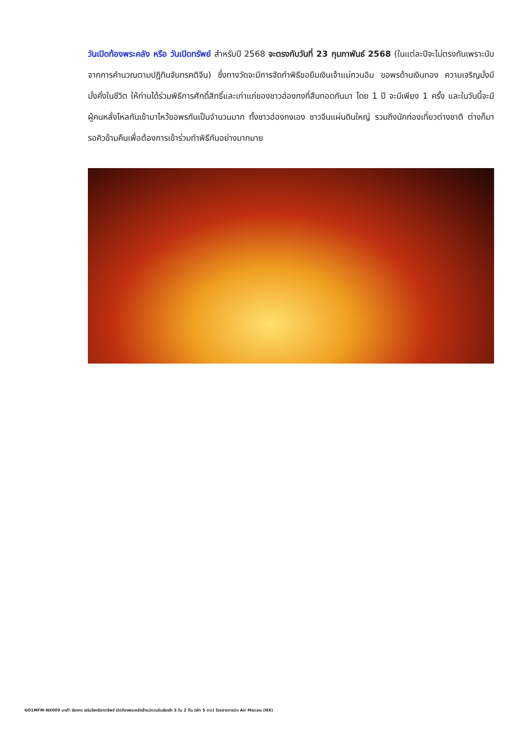วันเปิดท้องพระคลัง หรือ วันเปิดทรัพย์ สำหรับปี 2568 จะตรงกับวันที่ 23 กุมภาพันธ์ 2568 (ในแต่ละปีจะไม่ตรงกันเพราะนับจากการคำนวณตามปฏิทินจันทรคติจีน) ซึ่งทางวัดจะมีการจัดทำพิธีขอยืมเงินเจ้าแม่กวนอิม ขอพรด้านเงินทอง ความเจริญมั่งมีมั่งคั่งในชีวิต ให้ท่านได้ร่วมพิธีการศักดิ์สิทธิ์และเก่าแก่ของชาวฮ่องกงที่สืบทอดกันมา โดย 1 ปี จะมีเพียง 1 ครั้ง และในวันนี้จะมีผู้คนหลั่งไหลกันเข้ามาไหว้ขอพรกันเป็นจำนวนมาก ทั้งชาวฮ่องกงเอง ชาวจีนแผ่นดินใหญ่ รวมถึงนักท่องเที่ยวต่างชาติ ต่างก็มารอคิวข้ามคืนเพื่อต้องการเข้าร่วมทำพิธีกันอย่างมากมาย
GO1MFM-NX009 มาเก๊า ฮ่องกง เสริมโชคเรียกทรัพย์ เปิดท้องพระคลังเจ้าแม่กวนอิมฮ่องฮำ 3 วัน 2 คืน (พัก 5 ดาว) โดยสายการบิน Air Macau (NX)